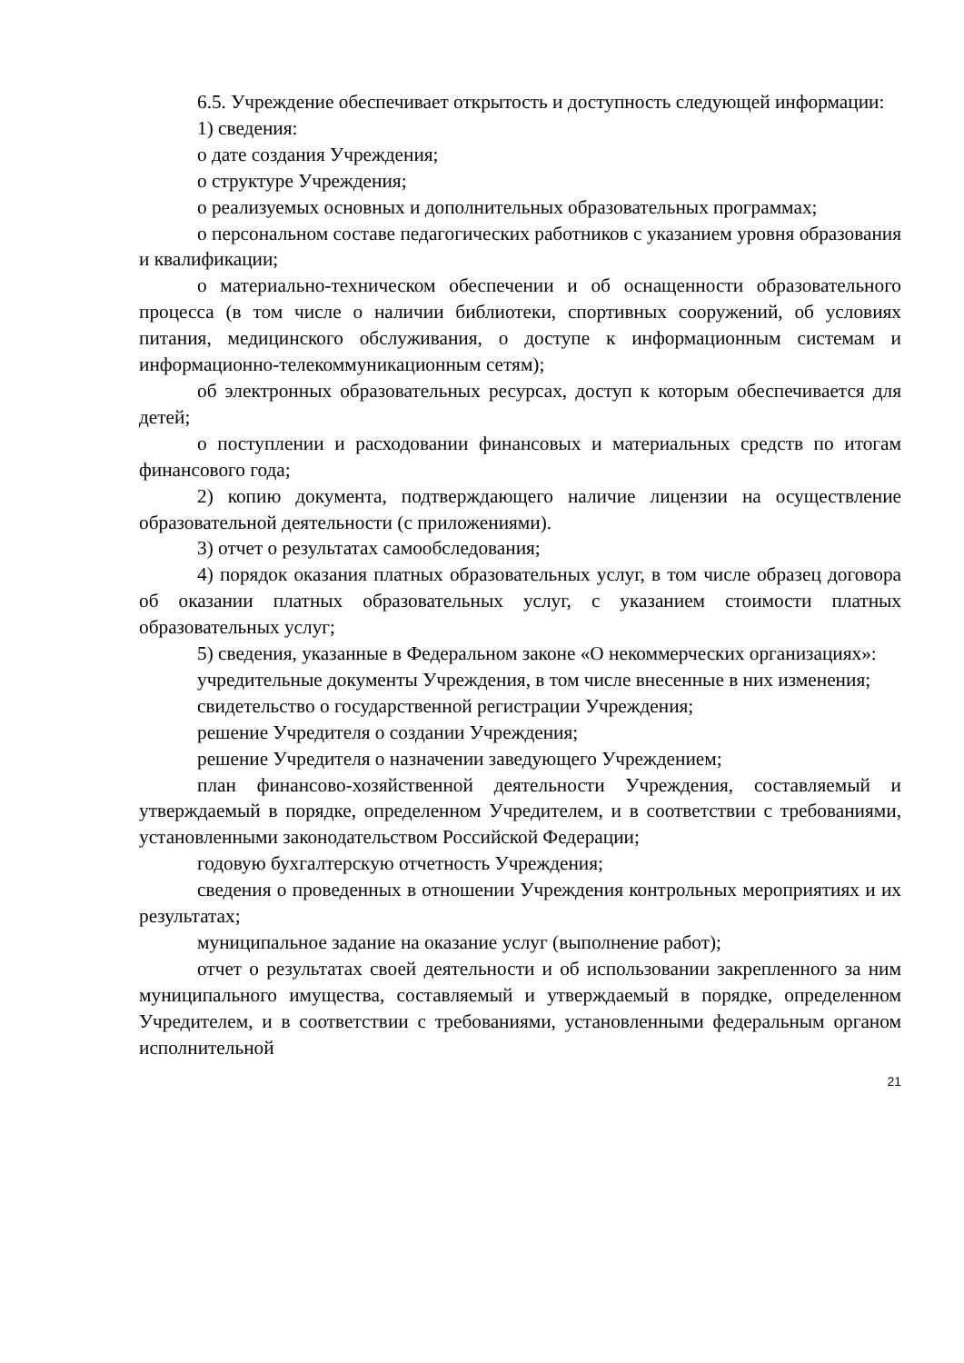6.5. Учреждение обеспечивает открытость и доступность следующей информации:
1) сведения:
о дате создания Учреждения;
о структуре Учреждения;
о реализуемых основных и дополнительных образовательных программах;
о персональном составе педагогических работников с указанием уровня образования и квалификации;
о материально-техническом обеспечении и об оснащенности образовательного процесса (в том числе о наличии библиотеки, спортивных сооружений, об условиях питания, медицинского обслуживания, о доступе к информационным системам и информационно-телекоммуникационным сетям);
об электронных образовательных ресурсах, доступ к которым обеспечивается для детей;
о поступлении и расходовании финансовых и материальных средств по итогам финансового года;
2) копию документа, подтверждающего наличие лицензии на осуществление образовательной деятельности (с приложениями).
3) отчет о результатах самообследования;
4) порядок оказания платных образовательных услуг, в том числе образец договора об оказании платных образовательных услуг, с указанием стоимости платных образовательных услуг;
5) сведения, указанные в Федеральном законе «О некоммерческих организациях»:
учредительные документы Учреждения, в том числе внесенные в них изменения;
свидетельство о государственной регистрации Учреждения;
решение Учредителя о создании Учреждения;
решение Учредителя о назначении заведующего Учреждением;
план финансово-хозяйственной деятельности Учреждения, составляемый и утверждаемый в порядке, определенном Учредителем, и в соответствии с требованиями, установленными законодательством Российской Федерации;
годовую бухгалтерскую отчетность Учреждения;
сведения о проведенных в отношении Учреждения контрольных мероприятиях и их результатах;
муниципальное задание на оказание услуг (выполнение работ);
отчет о результатах своей деятельности и об использовании закрепленного за ним муниципального имущества, составляемый и утверждаемый в порядке, определенном Учредителем, и в соответствии с требованиями, установленными федеральным органом исполнительной
21